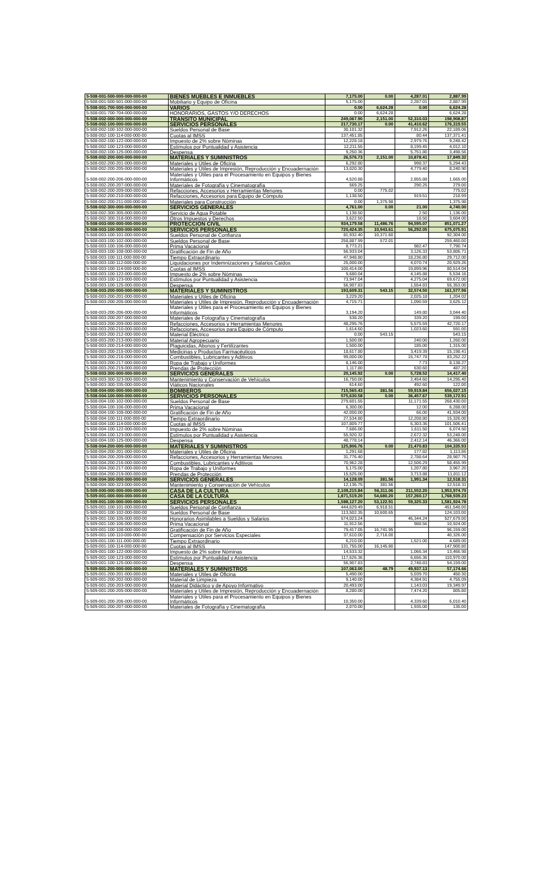| 5-508-001-500-000-000-000-00 | BIENES MUEBLES E INMUEBLES | 7,175.00 | 0.00 | 4,287.01 | 2,887.99 |
| 5-508-001-500-501-000-000-00 | Mobiliario y Equipo de Oficina | 5,175.00 | | 2,287.01 | 2,887.99 |
| 5-508-001-700-000-000-000-00 | VARIOS | 0.00 | 6,624.28 | 0.00 | 6,624.28 |
| 5-508-001-700-704-000-000-00 | HONORARIOS, GASTOS Y/O DERECHOS | 0.00 | 6,624.28 | | 6,624.28 |
| 5-508-002-000-000-000-000-00 | TRÁNSITO MUNICIPAL | 249,067.90 | 2,151.00 | 52,310.03 | 198,908.87 |
| 5-508-002-100-000-000-000-00 | SERVICIOS PERSONALES | 217,730.17 | 0.00 | 41,410.62 | 176,319.55 |
| 5-508-002-100-102-000-000-00 | Sueldos Personal de Base | 30,101.32 | | 7,912.26 | 22,189.06 |
| 5-508-002-100-114-000-000-00 | Cuotas al IMSS | 137,451.85 | | 80.44 | 137,371.41 |
| 5-508-002-100-122-000-000-00 | Impuesto de 2% sobre Nóminas | 12,228.18 | | 2,979.76 | 9,248.42 |
| 5-508-002-100-123-000-000-00 | Estímulos por Puntualidad y Asistencia | 12,211.55 | | 8,199.45 | 4,012.10 |
| 5-508-002-100-125-000-000-00 | Despensa | 9,250.36 | | 5,751.80 | 3,498.56 |
| 5-508-002-200-000-000-000-00 | MATERIALES Y SUMINISTROS | 26,576.73 | 2,151.00 | 10,878.41 | 17,849.32 |
| 5-508-002-200-201-000-000-00 | Materiales y Útiles de Oficina | 6,292.80 | | 998.37 | 5,294.43 |
| 5-508-002-200-205-000-000-00 | Materiales y Útiles de Impresión, Reproducción y Encuadernación | 13,020.30 | | 4,779.40 | 8,240.90 |
| 5-508-002-200-206-000-000-00 | Materiales y Útiles para el Procesamiento en Equipos y Bienes Informáticos | 4,520.88 | | 2,855.88 | 1,665.00 |
| 5-508-002-200-207-000-000-00 | Materiales de Fotografía y Cinematografía | 569.25 | | 290.25 | 279.00 |
| 5-508-002-200-209-000-000-00 | Refacciones, Accesorios y Herramientas Menores | 0.00 | 775.02 | | 775.02 |
| 5-508-002-200-210-000-000-00 | Refacciones, Accesorios para Equipo de Cómputo | 1,138.50 | | 919.51 | 218.99 |
| 5-508-002-200-211-000-000-00 | Materiales para Construcción | 0.00 | 1,375.98 | | 1,375.98 |
| 5-508-002-300-000-000-000-00 | SERVICIOS GENERALES | 4,761.00 | 0.00 | 21.00 | 4,740.00 |
| 5-508-002-300-305-000-000-00 | Servicio de Agua Potable | 1,138.50 | | 2.50 | 1,136.00 |
| 5-508-002-300-318-000-000-00 | Otros Impuestos y Derechos | 3,622.50 | | 18.50 | 3,604.00 |
| 5-508-003-000-000-000-000-00 | PROTECCIÓN CIVIL | 934,179.58 | 11,486.76 | 94,595.07 | 851,071.27 |
| 5-508-003-100-000-000-000-00 | SERVICIOS PERSONALES | 720,424.35 | 10,943.61 | 56,292.05 | 675,075.91 |
| 5-508-003-100-101-000-000-00 | Sueldos Personal de Confianza | 81,932.40 | 10,371.60 | | 92,304.00 |
| 5-508-003-100-102-000-000-00 | Sueldos Personal de Base | 258,887.99 | 572.01 | | 259,460.00 |
| 5-508-003-100-106-000-000-00 | Prima Vacacional | 8,773.21 | | 982.47 | 7,790.74 |
| 5-508-003-100-108-000-000-00 | Gratificación de Fin de Año | 56,933.04 | | 3,126.33 | 53,806.71 |
| 5-508-003-100-111-000-000-00 | Tiempo Extraordinario | 47,948.80 | | 18,236.80 | 29,712.00 |
| 5-508-003-100-112-000-000-00 | Liquidaciones por Indemnizaciones y Salarios Caídos | 25,000.00 | | 4,070.74 | 20,929.26 |
| 5-508-003-100-114-000-000-00 | Cuotas al IMSS | 100,414.00 | | 19,899.96 | 80,514.04 |
| 5-508-003-100-122-000-000-00 | Impuesto de 2% sobre Nóminas | 9,680.04 | | 4,145.88 | 5,534.16 |
| 5-508-003-100-123-000-000-00 | Estímulos por Puntualidad y Asistencia | 73,947.04 | | 4,275.04 | 69,672.00 |
| 5-508-003-100-125-000-000-00 | Despensa | 56,907.83 | | 1,554.83 | 55,353.00 |
| 5-508-003-200-000-000-000-00 | MATERIALES Y SUMINISTROS | 193,609.31 | 543.15 | 32,574.50 | 161,577.96 |
| 5-508-003-200-201-000-000-00 | Materiales y Útiles de Oficina | 3,229.20 | | 2,025.18 | 1,204.02 |
| 5-508-003-200-205-000-000-00 | Materiales y Útiles de Impresión, Reproducción y Encuadernación | 4,715.71 | | 1,090.59 | 3,625.12 |
| 5-508-003-200-206-000-000-00 | Materiales y Útiles para el Procesamiento en Equipos y Bienes Informáticos | 3,194.20 | | 149.80 | 3,044.40 |
| 5-508-003-200-207-000-000-00 | Materiales de Fotografía y Cinematografía | 538.20 | | 339.20 | 199.00 |
| 5-508-003-200-209-000-000-00 | Refacciones, Accesorios y Herramientas Menores | 48,295.76 | | 5,575.59 | 42,720.17 |
| 5-508-003-200-210-000-000-00 | Refacciones, Accesorios para Equipo de Cómputo | 1,614.60 | | 1,023.60 | 591.00 |
| 5-508-003-200-212-000-000-00 | Material Eléctrico | 0.00 | 543.15 | | 543.15 |
| 5-508-003-200-213-000-000-00 | Material Agropecuario | 1,500.00 | | 240.00 | 1,260.00 |
| 5-508-003-200-214-000-000-00 | Plaguicidas, Abonos y Fertilizantes | 1,500.00 | | 185.00 | 1,315.00 |
| 5-508-003-200-215-000-000-00 | Medicinas y Productos Farmacéuticos | 18,617.80 | | 3,419.39 | 15,198.41 |
| 5-508-003-200-216-000-000-00 | Combustibles, Lubricantes y Aditivos | 99,000.00 | | 15,747.78 | 83,252.22 |
| 5-508-003-200-217-000-000-00 | Ropa de Trabajo y Uniformes | 8,146.00 | | 7.73 | 8,138.27 |
| 5-508-003-200-219-000-000-00 | Prendas de Protección | 1,117.80 | | 630.60 | 487.20 |
| 5-508-003-300-000-000-000-00 | SERVICIOS GENERALES | 20,145.92 | 0.00 | 5,728.52 | 14,417.40 |
| 5-508-003-300-323-000-000-00 | Mantenimiento y Conservación de Vehículos | 16,750.00 | | 2,454.60 | 14,295.40 |
| 5-508-003-300-335-000-000-00 | Viáticos Nacionales | 614.60 | | 492.60 | 122.00 |
| 5-508-004-000-000-000-000-00 | BOMBEROS | 715,565.43 | 381.56 | 59,919.84 | 656,027.15 |
| 5-508-004-100-000-000-000-00 | SERVICIOS PERSONALES | 575,630.58 | 0.00 | 36,457.67 | 539,172.91 |
| 5-508-004-100-102-000-000-00 | Sueldos Personal de Base | 279,601.55 | | 11,171.55 | 268,430.00 |
| 5-508-004-100-106-000-000-00 | Prima Vacacional | 6,300.00 | | 12.00 | 6,288.00 |
| 5-508-004-100-108-000-000-00 | Gratificación de Fin de Año | 42,000.00 | | 66.00 | 41,934.00 |
| 5-508-004-100-111-000-000-00 | Tiempo Extraordinario | 27,534.80 | | 12,208.80 | 15,326.00 |
| 5-508-004-100-114-000-000-00 | Cuotas al IMSS | 107,809.77 | | 6,303.36 | 101,506.41 |
| 5-508-004-100-122-000-000-00 | Impuesto de 2% sobre Nóminas | 7,686.00 | | 1,611.50 | 6,074.50 |
| 5-508-004-100-123-000-000-00 | Estímulos por Puntualidad y Asistencia | 55,920.32 | | 2,672.32 | 53,248.00 |
| 5-508-004-100-125-000-000-00 | Despensa | 48,778.14 | | 2,412.14 | 46,366.00 |
| 5-508-004-200-000-000-000-00 | MATERIALES Y SUMINISTROS | 125,806.76 | 0.00 | 21,470.83 | 104,335.93 |
| 5-508-004-200-201-000-000-00 | Materiales y Útiles de Oficina | 1,291.68 | | 177.82 | 1,113.86 |
| 5-508-004-200-209-000-000-00 | Refacciones, Accesorios y Herramientas Menores | 31,776.40 | | 2,788.64 | 28,987.76 |
| 5-508-004-200-216-000-000-00 | Combustibles, Lubricantes y Aditivos | 70,962.28 | | 12,506.29 | 58,455.99 |
| 5-508-004-200-217-000-000-00 | Ropa de Trabajo y Uniformes | 5,175.00 | | 1,207.80 | 3,967.20 |
| 5-508-004-200-219-000-000-00 | Prendas de Protección | 15,525.00 | | 3,713.88 | 11,811.12 |
| 5-508-004-300-000-000-000-00 | SERVICIOS GENERALES | 14,128.09 | 381.56 | 1,991.34 | 12,518.31 |
| 5-508-004-300-323-000-000-00 | Mantenimiento y Conservación de Vehículos | 12,136.75 | 381.56 | | 12,518.31 |
| 5-509-000-000-000-000-000-00 | CASA DE LA CULTURA | 2,109,215.84 | 56,311.06 | 211,552.20 | 1,953,974.70 |
| 5-509-001-000-000-000-000-00 | CASA DE LA CULTURA | 1,871,519.20 | 54,680.20 | 157,260.17 | 1,768,939.23 |
| 5-509-001-100-000-000-000-00 | SERVICIOS PERSONALES | 1,588,127.20 | 53,122.91 | 59,325.33 | 1,581,924.78 |
| 5-509-001-100-101-000-000-00 | Sueldos Personal de Confianza | 444,629.49 | 6,918.51 | | 451,548.00 |
| 5-509-001-100-102-000-000-00 | Sueldos Personal de Base | 113,502.35 | 10,600.65 | | 124,103.00 |
| 5-509-001-100-105-000-000-00 | Honorarios Asimilables a Sueldos y Salarios | 574,023.24 | | 46,344.24 | 527,679.00 |
| 5-509-001-100-106-000-000-00 | Prima Vacacional | 11,912.56 | | 988.56 | 10,924.00 |
| 5-509-001-100-108-000-000-00 | Gratificación de Fin de Año | 79,417.05 | 16,741.95 | | 96,159.00 |
| 5-509-001-100-110-000-000-00 | Compensación por Servicios Especiales | 37,610.00 | 2,716.00 | | 40,326.00 |
| 5-509-001-100-111-000-000-00 | Tiempo Extraordinario | 6,210.00 | | 1,521.00 | 4,689.00 |
| 5-509-001-100-114-000-000-00 | Cuotas al IMSS | 131,755.00 | 16,145.80 | | 147,900.80 |
| 5-509-001-100-122-000-000-00 | Impuesto de 2% sobre Nóminas | 14,533.32 | | 1,066.34 | 13,466.98 |
| 5-509-001-100-123-000-000-00 | Estímulos por Puntualidad y Asistencia | 117,626.36 | | 6,656.36 | 110,970.00 |
| 5-509-001-100-125-000-000-00 | Despensa | 56,907.83 | | 2,748.83 | 54,159.00 |
| 5-509-001-200-000-000-000-00 | MATERIALES Y SUMINISTROS | 107,063.00 | 48.79 | 49,937.13 | 57,174.66 |
| 5-509-001-200-201-000-000-00 | Materiales y Útiles de Oficina | 5,490.00 | | 5,039.70 | 450.30 |
| 5-509-001-200-202-000-000-00 | Material de Limpieza | 9,140.00 | | 4,384.91 | 4,755.09 |
| 5-509-001-200-203-000-000-00 | Material Didáctico y de Apoyo Informativo | 20,493.00 | | 1,143.03 | 19,349.97 |
| 5-509-001-200-205-000-000-00 | Materiales y Útiles de Impresión, Reproducción y Encuadernación | 8,280.00 | | 7,474.20 | 805.80 |
| 5-509-001-200-206-000-000-00 | Materiales y Útiles para el Procesamiento en Equipos y Bienes Informáticos | 10,350.00 | | 4,339.60 | 6,010.40 |
| 5-509-001-200-207-000-000-00 | Materiales de Fotografía y Cinematografía | 2,070.00 | | 1,935.00 | 135.00 |